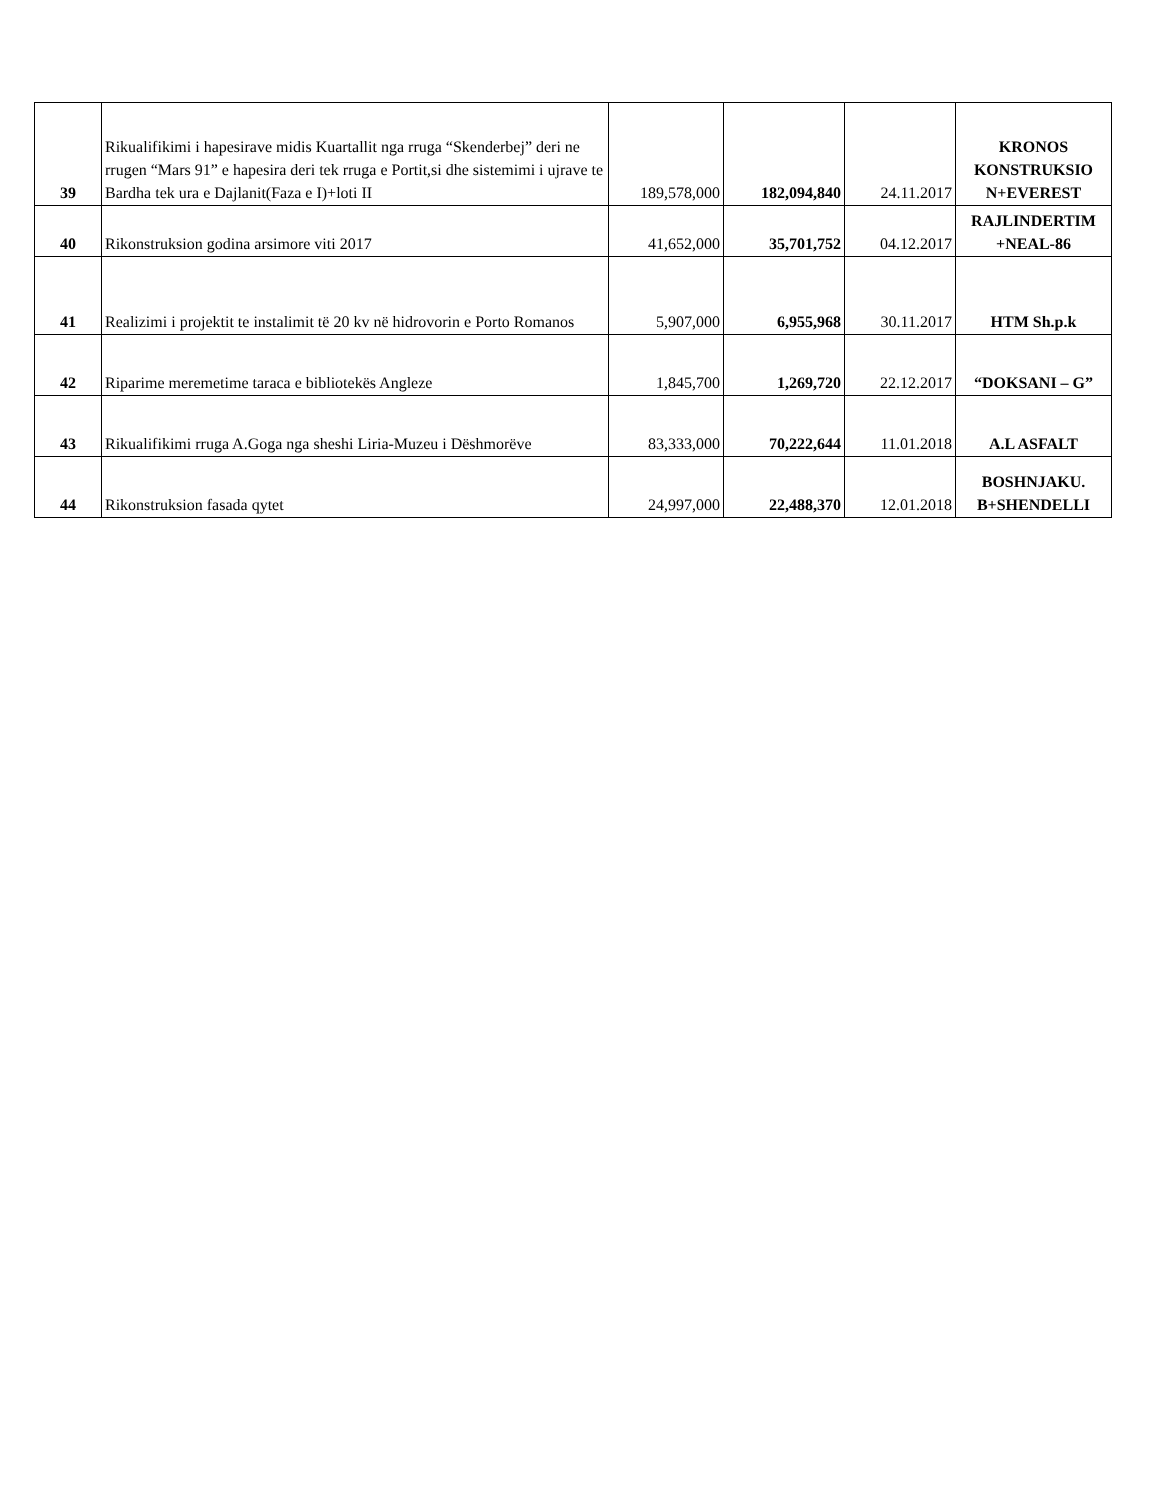| 39 | Rikualifikimi i hapesirave midis Kuartallit nga rruga “Skenderbej” deri ne rrugen “Mars 91” e hapesira deri tek rruga e Portit,si dhe sistemimi i ujrave te Bardha tek ura e Dajlanit(Faza e I)+loti II | 189,578,000 | 182,094,840 | 24.11.2017 | KRONOS KONSTRUKSIO N+EVEREST |
| 40 | Rikonstruksion godina arsimore viti 2017 | 41,652,000 | 35,701,752 | 04.12.2017 | RAJLINDERTIM +NEAL-86 |
| 41 | Realizimi i projektit te instalimit të 20 kv në hidrovorin e Porto Romanos | 5,907,000 | 6,955,968 | 30.11.2017 | HTM Sh.p.k |
| 42 | Riparime meremetime taraca e bibliotekës Angleze | 1,845,700 | 1,269,720 | 22.12.2017 | “DOKSANI – G” |
| 43 | Rikualifikimi rruga A.Goga nga sheshi Liria-Muzeu i Dëshmorëve | 83,333,000 | 70,222,644 | 11.01.2018 | A.L ASFALT |
| 44 | Rikonstruksion fasada qytet | 24,997,000 | 22,488,370 | 12.01.2018 | BOSHNJAKU. B+SHENDELLI |